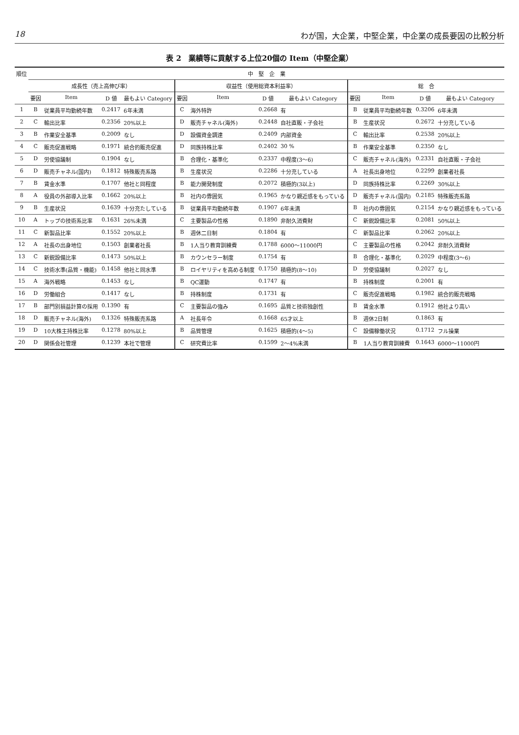18 わが国，大企業，中堅企業，中企業の成長要因の比較分析
表 2　業績等に貢献する上位20個の Item（中堅企業）
| 順位 | 中 堅 企 業 | | | | | | | | | | | |
| --- | --- | --- | --- | --- | --- | --- | --- | --- | --- | --- | --- | --- |
| | 成長性（売上高伸び率） | | | | 収益性（使用総資本利益率） | | | | 総 合 | | | |
| | 要因 | Item | D 値 | 最もよい Category | 要因 | Item | D 値 | 最もよい Category | 要因 | Item | D 値 | 最もよい Category |
| 1 | B | 従業員平均勤続年数 | 0.2417 | 6年未満 | C | 海外特許 | 0.2668 | 有 | B | 従業員平均勤続年数 | 0.3206 | 6年未満 |
| 2 | C | 輸出比率 | 0.2356 | 20%以上 | D | 販売チャネル(海外) | 0.2448 | 自社直販・子会社 | B | 生産状況 | 0.2672 | 十分充している |
| 3 | B | 作業安全基準 | 0.2009 | なし | D | 設備資金調達 | 0.2409 | 内部資金 | C | 輸出比率 | 0.2538 | 20%以上 |
| 4 | C | 販売促進戦略 | 0.1971 | 統合的販売促進 | D | 同族持株比率 | 0.2402 | 30 % | B | 作業安全基準 | 0.2350 | なし |
| 5 | D | 労使協議制 | 0.1904 | なし | B | 合理化・基準化 | 0.2337 | 中程度(3〜6) | C | 販売チャネル(海外) | 0.2331 | 自社直販・子会社 |
| 6 | D | 販売チャネル(国内) | 0.1812 | 特殊販売系路 | B | 生産状況 | 0.2286 | 十分充している | A | 社長出身地位 | 0.2299 | 創業者社長 |
| 7 | B | 賃金水準 | 0.1707 | 他社と同程度 | B | 能力開発制度 | 0.2072 | 積極的(3以上) | D | 同族持株比率 | 0.2269 | 30%以上 |
| 8 | A | 役員の外部導入比率 | 0.1662 | 20%以上 | B | 社内の雰囲気 | 0.1965 | かなり親近感をもっている | D | 販売チャネル(国内) | 0.2185 | 特殊販売系路 |
| 9 | B | 生産状況 | 0.1639 | 十分充たしている | B | 従業員平均勤続年数 | 0.1907 | 6年未満 | B | 社内の雰囲気 | 0.2154 | かなり親近感をもっている |
| 10 | A | トップの技術系比率 | 0.1631 | 26%未満 | C | 主要製品の性格 | 0.1890 | 非耐久消費財 | C | 新鋭設備比率 | 0.2081 | 50%以上 |
| 11 | C | 新製品比率 | 0.1552 | 20%以上 | B | 週休二日制 | 0.1804 | 有 | C | 新製品比率 | 0.2062 | 20%以上 |
| 12 | A | 社長の出身地位 | 0.1503 | 創業者社長 | B | 1人当り教育訓練費 | 0.1788 | 6000〜11000円 | C | 主要製品の性格 | 0.2042 | 非耐久消費財 |
| 13 | C | 新鋭設備比率 | 0.1473 | 50%以上 | B | カウンセラー制度 | 0.1754 | 有 | B | 合理化・基準化 | 0.2029 | 中程度(3〜6) |
| 14 | C | 技術水準(品質・機能) | 0.1458 | 他社と同水準 | B | ロイヤリティを高める制度 | 0.1750 | 積極的(8〜10) | D | 労使協議制 | 0.2027 | なし |
| 15 | A | 海外戦略 | 0.1453 | なし | B | QC運動 | 0.1747 | 有 | B | 持株制度 | 0.2001 | 有 |
| 16 | D | 労働組合 | 0.1417 | なし | B | 持株制度 | 0.1731 | 有 | C | 販売促進戦略 | 0.1982 | 統合的販売戦略 |
| 17 | B | 部門別損益計算の採用 | 0.1390 | 有 | C | 主要製品の強み | 0.1695 | 品質と技術独創性 | B | 賃金水準 | 0.1912 | 他社より高い |
| 18 | D | 販売チャネル(海外) | 0.1326 | 特殊販売系路 | A | 社長年令 | 0.1668 | 65才以上 | B | 週休2日制 | 0.1863 | 有 |
| 19 | D | 10大株主持株比率 | 0.1278 | 80%以上 | B | 品質管理 | 0.1625 | 積極的(4〜5) | C | 設備稼働状況 | 0.1712 | フル操業 |
| 20 | D | 関係会社管理 | 0.1239 | 本社で管理 | C | 研究費比率 | 0.1599 | 2〜4%未満 | B | 1人当り教育訓練費 | 0.1643 | 6000〜11000円 |